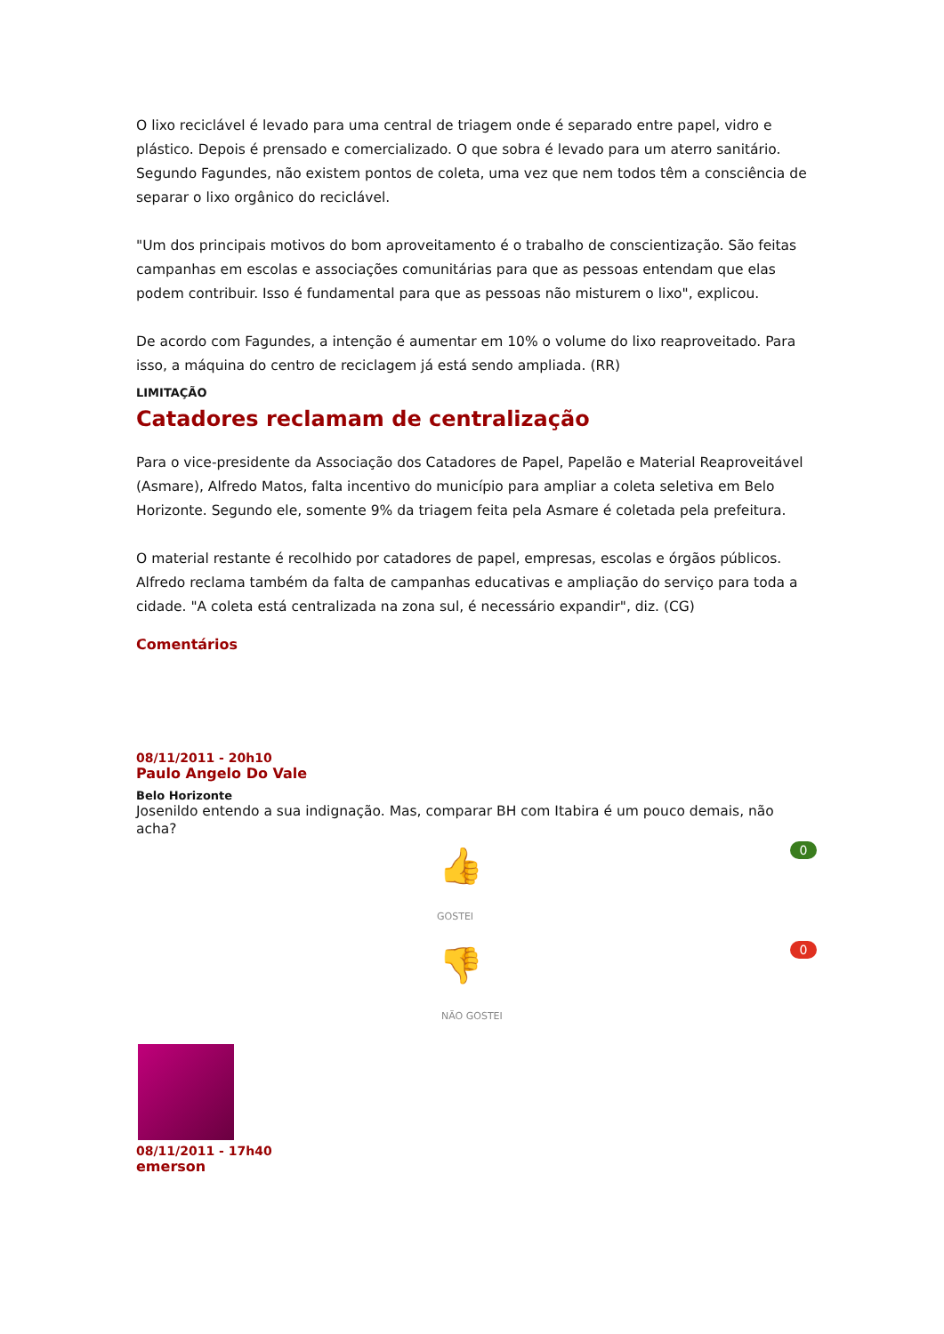O lixo reciclável é levado para uma central de triagem onde é separado entre papel, vidro e plástico. Depois é prensado e comercializado. O que sobra é levado para um aterro sanitário. Segundo Fagundes, não existem pontos de coleta, uma vez que nem todos têm a consciência de separar o lixo orgânico do reciclável.
"Um dos principais motivos do bom aproveitamento é o trabalho de conscientização. São feitas campanhas em escolas e associações comunitárias para que as pessoas entendam que elas podem contribuir. Isso é fundamental para que as pessoas não misturem o lixo", explicou.
De acordo com Fagundes, a intenção é aumentar em 10% o volume do lixo reaproveitado. Para isso, a máquina do centro de reciclagem já está sendo ampliada. (RR)
LIMITAÇÃO
Catadores reclamam de centralização
Para o vice-presidente da Associação dos Catadores de Papel, Papelão e Material Reaproveitável (Asmare), Alfredo Matos, falta incentivo do município para ampliar a coleta seletiva em Belo Horizonte. Segundo ele, somente 9% da triagem feita pela Asmare é coletada pela prefeitura.
O material restante é recolhido por catadores de papel, empresas, escolas e órgãos públicos. Alfredo reclama também da falta de campanhas educativas e ampliação do serviço para toda a cidade. "A coleta está centralizada na zona sul, é necessário expandir", diz. (CG)
Comentários
08/11/2011 - 20h10
Paulo Angelo Do Vale
Belo Horizonte
Josenildo entendo a sua indignação. Mas, comparar BH com Itabira é um pouco demais, não acha?
0 👍
GOSTEI
0 👎
NÃO GOSTEI
08/11/2011 - 17h40
emerson